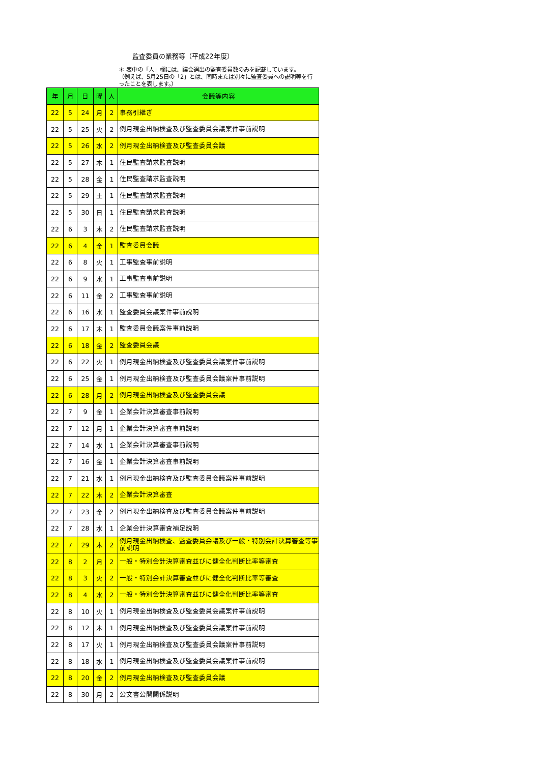監査委員の業務等（平成22年度）
＊ 表中の「人」欄には、議会選出の監査委員数のみを記載しています。
（例えば、5月25日の「2」とは、同時または別々に監査委員への説明等を行ったことを表します。）
| 年 | 月 | 日 | 曜 | 人 | 会議等内容 |
| --- | --- | --- | --- | --- | --- |
| 22 | 5 | 24 | 月 | 2 | 事務引継ぎ |
| 22 | 5 | 25 | 火 | 2 | 例月現金出納検査及び監査委員会議案件事前説明 |
| 22 | 5 | 26 | 水 | 2 | 例月現金出納検査及び監査委員会議 |
| 22 | 5 | 27 | 木 | 1 | 住民監査請求監査説明 |
| 22 | 5 | 28 | 金 | 1 | 住民監査請求監査説明 |
| 22 | 5 | 29 | 土 | 1 | 住民監査請求監査説明 |
| 22 | 5 | 30 | 日 | 1 | 住民監査請求監査説明 |
| 22 | 6 | 3 | 木 | 2 | 住民監査請求監査説明 |
| 22 | 6 | 4 | 金 | 1 | 監査委員会議 |
| 22 | 6 | 8 | 火 | 1 | 工事監査事前説明 |
| 22 | 6 | 9 | 水 | 1 | 工事監査事前説明 |
| 22 | 6 | 11 | 金 | 2 | 工事監査事前説明 |
| 22 | 6 | 16 | 水 | 1 | 監査委員会議案件事前説明 |
| 22 | 6 | 17 | 木 | 1 | 監査委員会議案件事前説明 |
| 22 | 6 | 18 | 金 | 2 | 監査委員会議 |
| 22 | 6 | 22 | 火 | 1 | 例月現金出納検査及び監査委員会議案件事前説明 |
| 22 | 6 | 25 | 金 | 1 | 例月現金出納検査及び監査委員会議案件事前説明 |
| 22 | 6 | 28 | 月 | 2 | 例月現金出納検査及び監査委員会議 |
| 22 | 7 | 9 | 金 | 1 | 企業会計決算審査事前説明 |
| 22 | 7 | 12 | 月 | 1 | 企業会計決算審査事前説明 |
| 22 | 7 | 14 | 水 | 1 | 企業会計決算審査事前説明 |
| 22 | 7 | 16 | 金 | 1 | 企業会計決算審査事前説明 |
| 22 | 7 | 21 | 水 | 1 | 例月現金出納検査及び監査委員会議案件事前説明 |
| 22 | 7 | 22 | 木 | 2 | 企業会計決算審査 |
| 22 | 7 | 23 | 金 | 2 | 例月現金出納検査及び監査委員会議案件事前説明 |
| 22 | 7 | 28 | 水 | 1 | 企業会計決算審査補足説明 |
| 22 | 7 | 29 | 木 | 2 | 例月現金出納検査、監査委員会議及び一般・特別会計決算審査等事前説明 |
| 22 | 8 | 2 | 月 | 2 | 一般・特別会計決算審査並びに健全化判断比率等審査 |
| 22 | 8 | 3 | 火 | 2 | 一般・特別会計決算審査並びに健全化判断比率等審査 |
| 22 | 8 | 4 | 水 | 2 | 一般・特別会計決算審査並びに健全化判断比率等審査 |
| 22 | 8 | 10 | 火 | 1 | 例月現金出納検査及び監査委員会議案件事前説明 |
| 22 | 8 | 12 | 木 | 1 | 例月現金出納検査及び監査委員会議案件事前説明 |
| 22 | 8 | 17 | 火 | 1 | 例月現金出納検査及び監査委員会議案件事前説明 |
| 22 | 8 | 18 | 水 | 1 | 例月現金出納検査及び監査委員会議案件事前説明 |
| 22 | 8 | 20 | 金 | 2 | 例月現金出納検査及び監査委員会議 |
| 22 | 8 | 30 | 月 | 2 | 公文書公開関係説明 |